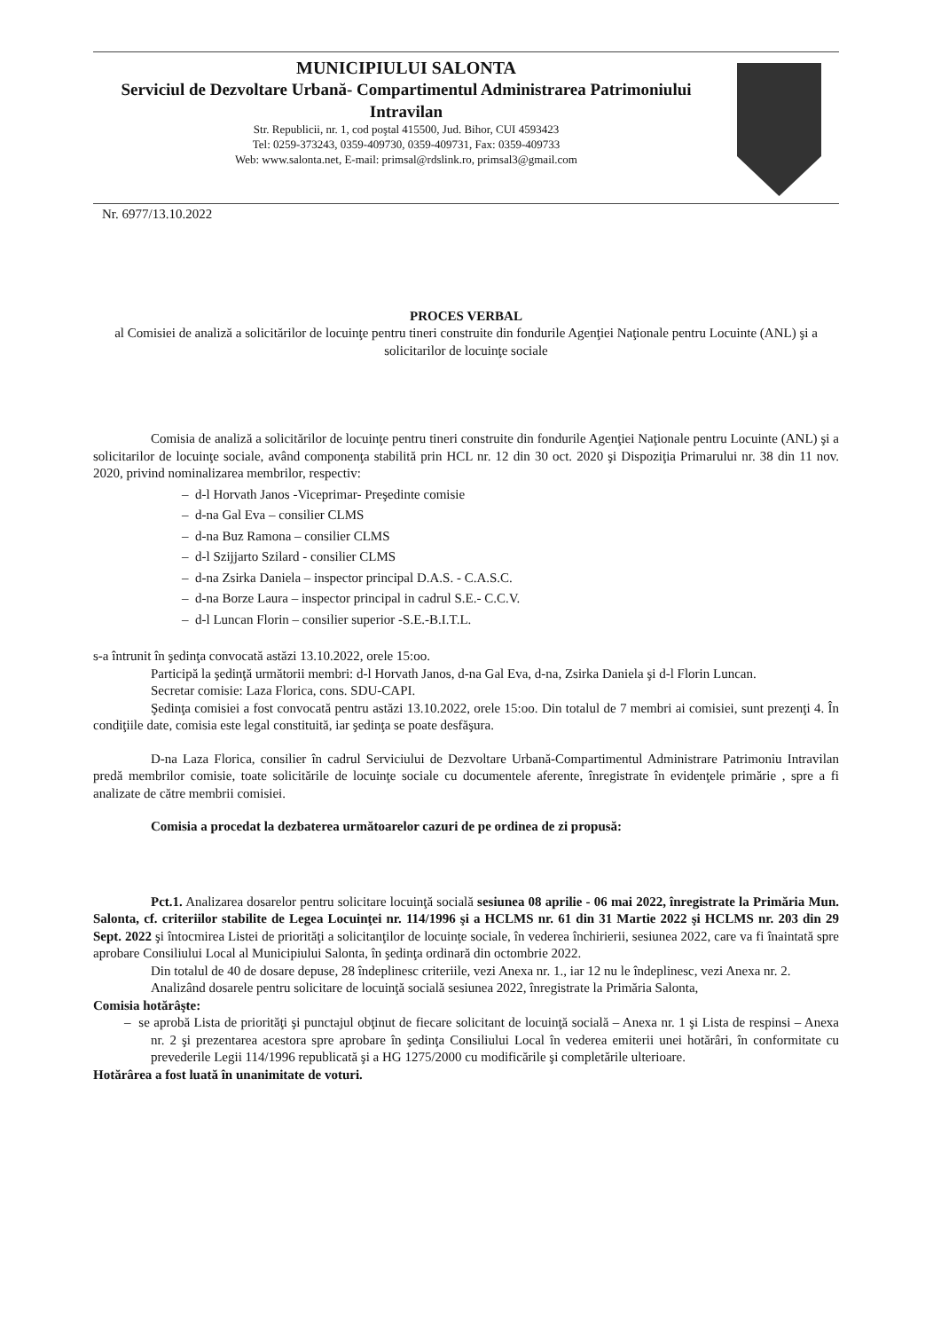MUNICIPIULUI SALONTA
Serviciul de Dezvoltare Urbană- Compartimentul Administrarea Patrimoniului Intravilan
Str. Republicii, nr. 1, cod poştal 415500, Jud. Bihor, CUI 4593423
Tel: 0259-373243, 0359-409730, 0359-409731, Fax: 0359-409733
Web: www.salonta.net, E-mail: primsal@rdslink.ro, primsal3@gmail.com
Nr. 6977/13.10.2022
PROCES VERBAL
al Comisiei de analiză a solicitărilor de locuinţe pentru tineri construite din fondurile Agenţiei Naţionale pentru Locuinte (ANL) şi a solicitarilor de locuinţe sociale
Comisia de analiză a solicitărilor de locuinţe pentru tineri construite din fondurile Agenţiei Naţionale pentru Locuinte (ANL) şi a solicitarilor de locuinţe sociale, având componenţa stabilită prin HCL nr. 12 din 30 oct. 2020 şi Dispoziţia Primarului nr. 38 din 11 nov. 2020, privind nominalizarea membrilor, respectiv:
– d-l Horvath Janos -Viceprimar- Preşedinte comisie
– d-na Gal Eva – consilier CLMS
– d-na Buz Ramona – consilier CLMS
– d-l Szijjarto Szilard - consilier CLMS
– d-na Zsirka Daniela – inspector principal D.A.S. - C.A.S.C.
– d-na Borze Laura – inspector principal in cadrul S.E.- C.C.V.
– d-l Luncan Florin – consilier superior -S.E.-B.I.T.L.
s-a întrunit în şedinţa convocată astăzi 13.10.2022, orele 15:oo.
Participă la şedinţă următorii membri: d-l Horvath Janos, d-na Gal Eva, d-na, Zsirka Daniela şi d-l Florin Luncan.
Secretar comisie: Laza Florica, cons. SDU-CAPI.
Şedinţa comisiei a fost convocată pentru astăzi 13.10.2022, orele 15:oo. Din totalul de 7 membri ai comisiei, sunt prezenţi 4. În condiţiile date, comisia este legal constituită, iar şedinţa se poate desfăşura.
D-na Laza Florica, consilier în cadrul Serviciului de Dezvoltare Urbană-Compartimentul Administrare Patrimoniu Intravilan predă membrilor comisie, toate solicitările de locuinţe sociale cu documentele aferente, înregistrate în evidenţele primărie , spre a fi analizate de către membrii comisiei.
Comisia a procedat la dezbaterea următoarelor cazuri de pe ordinea de zi propusă:
Pct.1. Analizarea dosarelor pentru solicitare locuinţă socială sesiunea 08 aprilie - 06 mai 2022, înregistrate la Primăria Mun. Salonta, cf. criteriilor stabilite de Legea Locuinţei nr. 114/1996 şi a HCLMS nr. 61 din 31 Martie 2022 şi HCLMS nr. 203 din 29 Sept. 2022 şi întocmirea Listei de priorităţi a solicitanţilor de locuinţe sociale, în vederea închirierii, sesiunea 2022, care va fi înaintată spre aprobare Consiliului Local al Municipiului Salonta, în şedinţa ordinară din octombrie 2022.
Din totalul de 40 de dosare depuse, 28 îndeplinesc criteriile, vezi Anexa nr. 1., iar 12 nu le îndeplinesc, vezi Anexa nr. 2.
Analizând dosarele pentru solicitare de locuinţă socială sesiunea 2022, înregistrate la Primăria Salonta,
Comisia hotărâşte:
– se aprobă Lista de priorităţi şi punctajul obţinut de fiecare solicitant de locuinţă socială – Anexa nr. 1 şi Lista de respinsi – Anexa nr. 2 şi prezentarea acestora spre aprobare în şedinţa Consiliului Local în vederea emiterii unei hotărâri, în conformitate cu prevederile Legii 114/1996 republicată şi a HG 1275/2000 cu modificările şi completările ulterioare.
Hotărârea a fost luată în unanimitate de voturi.